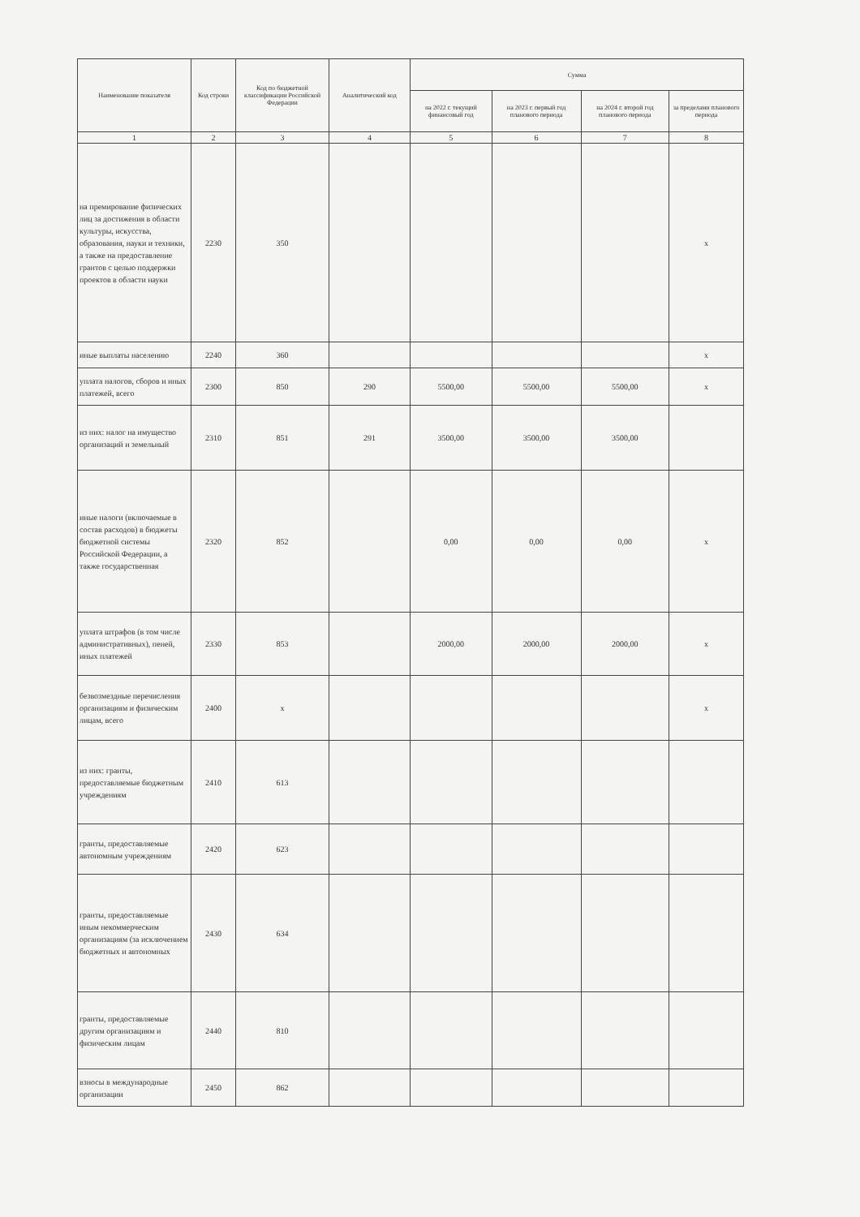| Наименование показателя | Код строки | Код по бюджетной классификации Российской Федерации | Аналитический код | Сумма | | | |
| --- | --- | --- | --- | --- | --- | --- | --- |
| | | | | на 2022 г. текущий финансовый год | на 2023 г. первый год планового периода | на 2024 г. второй год планового периода | за пределами планового периода |
| 1 | 2 | 3 | 4 | 5 | 6 | 7 | 8 |
| на премирование физических лиц за достижения в области культуры, искусства, образования, науки и техники, а также на предоставление грантов с целью поддержки проектов в области науки | 2230 | 350 | | | | | х |
| иные выплаты населению | 2240 | 360 | | | | | х |
| уплата налогов, сборов и иных платежей, всего | 2300 | 850 | 290 | 5500,00 | 5500,00 | 5500,00 | х |
| из них: налог на имущество организаций и земельный | 2310 | 851 | 291 | 3500,00 | 3500,00 | 3500,00 | |
| иные налоги (включаемые в состав расходов) в бюджеты бюджетной системы Российской Федерации, а также государственная | 2320 | 852 | | 0,00 | 0,00 | 0,00 | х |
| уплата штрафов (в том числе административных), пеней, иных платежей | 2330 | 853 | | 2000,00 | 2000,00 | 2000,00 | х |
| безвозмездные перечисления организациям и физическим лицам, всего | 2400 | х | | | | | х |
| из них: гранты, предоставляемые бюджетным учреждениям | 2410 | 613 | | | | | |
| гранты, предоставляемые автономным учреждениям | 2420 | 623 | | | | | |
| гранты, предоставляемые иным некоммерческим организациям (за исключением бюджетных и автономных | 2430 | 634 | | | | | |
| гранты, предоставляемые другим организациям и физическим лицам | 2440 | 810 | | | | | |
| взносы в международные организации | 2450 | 862 | | | | | |